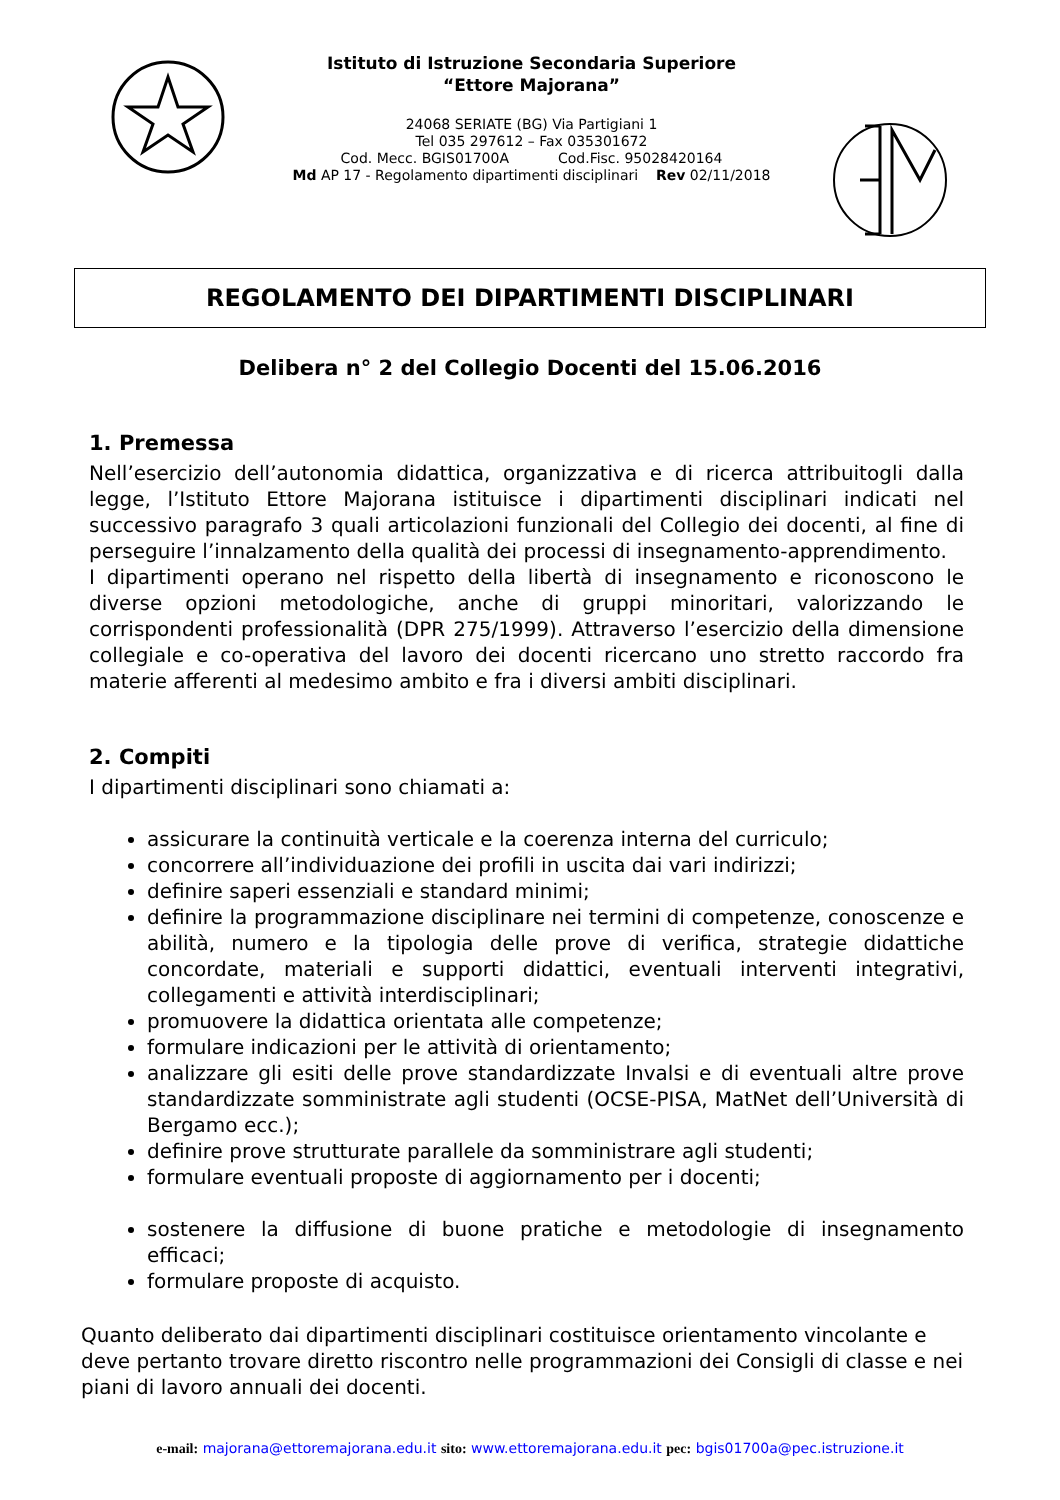Istituto di Istruzione Secondaria Superiore
“Ettore Majorana”
24068 SERIATE (BG) Via Partigiani 1
Tel 035 297612 – Fax 035301672
Cod. Mecc. BGIS01700A Cod.Fisc. 95028420164
Md AP 17 - Regolamento dipartimenti disciplinari Rev 02/11/2018
REGOLAMENTO DEI DIPARTIMENTI DISCIPLINARI
Delibera n° 2 del Collegio Docenti del 15.06.2016
1. Premessa
Nell’esercizio dell’autonomia didattica, organizzativa e di ricerca attribuitogli dalla legge, l’Istituto Ettore Majorana istituisce i dipartimenti disciplinari indicati nel successivo paragrafo 3 quali articolazioni funzionali del Collegio dei docenti, al fine di perseguire l’innalzamento della qualità dei processi di insegnamento-apprendimento.
I dipartimenti operano nel rispetto della libertà di insegnamento e riconoscono le diverse opzioni metodologiche, anche di gruppi minoritari, valorizzando le corrispondenti professionalità (DPR 275/1999). Attraverso l’esercizio della dimensione collegiale e co-operativa del lavoro dei docenti ricercano uno stretto raccordo fra materie afferenti al medesimo ambito e fra i diversi ambiti disciplinari.
2. Compiti
I dipartimenti disciplinari sono chiamati a:
assicurare la continuità verticale e la coerenza interna del curriculo;
concorrere all’individuazione dei profili in uscita dai vari indirizzi;
definire saperi essenziali e standard minimi;
definire la programmazione disciplinare nei termini di competenze, conoscenze e abilità, numero e la tipologia delle prove di verifica, strategie didattiche concordate, materiali e supporti didattici, eventuali interventi integrativi, collegamenti e attività interdisciplinari;
promuovere la didattica orientata alle competenze;
formulare indicazioni per le attività di orientamento;
analizzare gli esiti delle prove standardizzate Invalsi e di eventuali altre prove standardizzate somministrate agli studenti (OCSE-PISA, MatNet dell’Università di Bergamo ecc.);
definire prove strutturate parallele da somministrare agli studenti;
formulare eventuali proposte di aggiornamento per i docenti;
sostenere la diffusione di buone pratiche e metodologie di insegnamento efficaci;
formulare proposte di acquisto.
Quanto deliberato dai dipartimenti disciplinari costituisce orientamento vincolante e deve pertanto trovare diretto riscontro nelle programmazioni dei Consigli di classe e nei piani di lavoro annuali dei docenti.
e-mail: majorana@ettoremajorana.edu.it sito: www.ettoremajorana.edu.it pec: bgis01700a@pec.istruzione.it